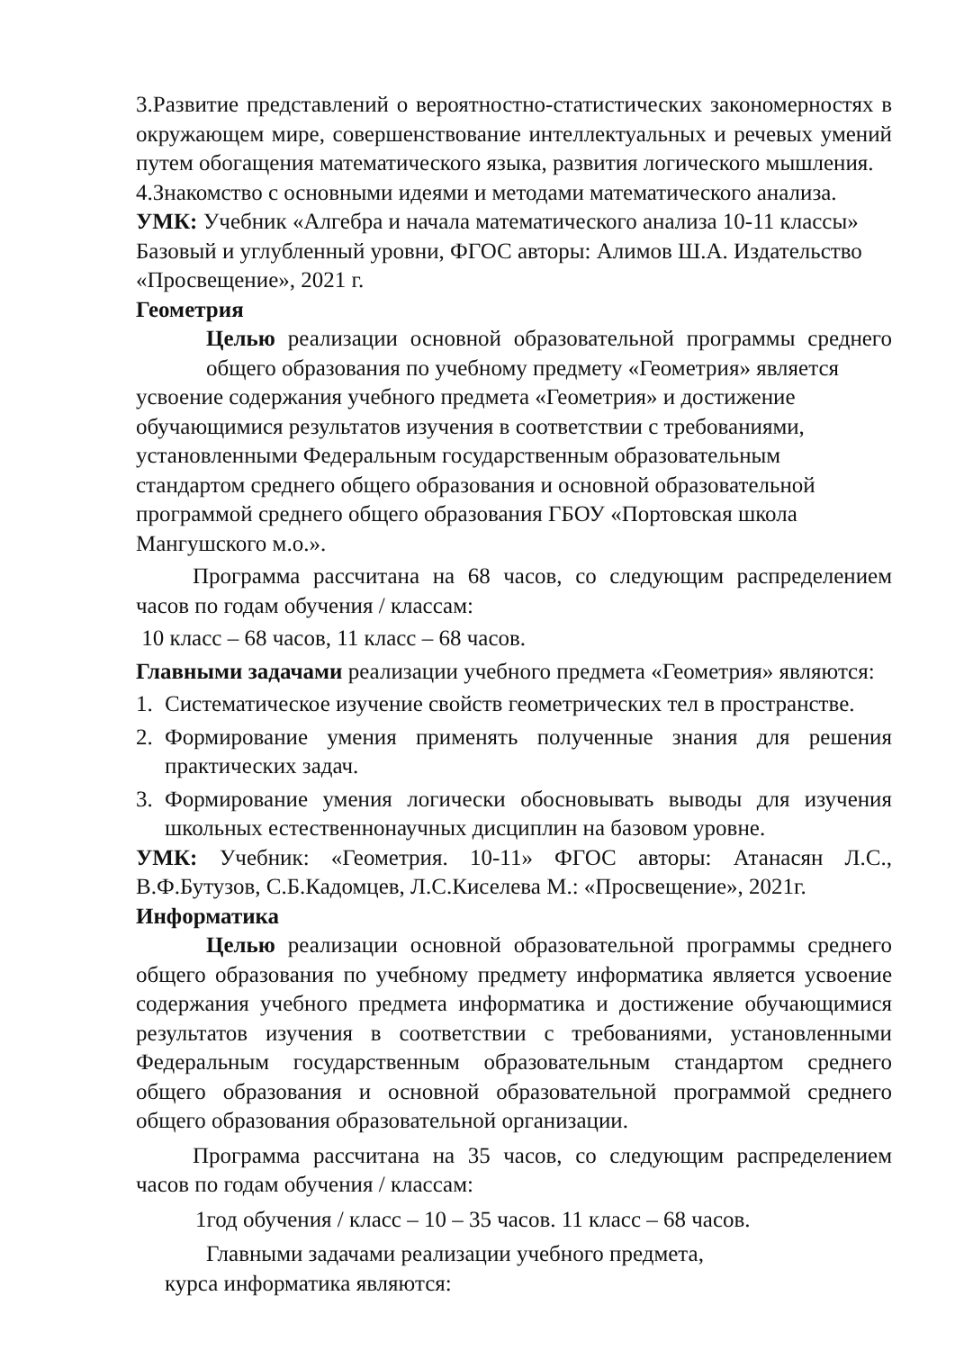3.Развитие представлений о вероятностно-статистических закономерностях в окружающем мире, совершенствование интеллектуальных и речевых умений путем обогащения математического языка, развития логического мышления.
4.Знакомство с основными идеями и методами математического анализа.
УМК: Учебник «Алгебра и начала математического анализа 10-11 классы» Базовый и углубленный уровни, ФГОС авторы: Алимов Ш.А. Издательство «Просвещение», 2021 г.
Геометрия
Целью реализации основной образовательной программы среднего общего образования по учебному предмету «Геометрия» является
усвоение содержания учебного предмета «Геометрия» и достижение обучающимися результатов изучения в соответствии с требованиями, установленными Федеральным государственным образовательным стандартом среднего общего образования и основной образовательной программой среднего общего образования ГБОУ «Портовская школа Мангушского м.о.».
Программа рассчитана на 68 часов, со следующим распределением часов по годам обучения / классам:
10 класс – 68 часов, 11 класс – 68 часов.
Главными задачами реализации учебного предмета «Геометрия» являются:
1. Систематическое изучение свойств геометрических тел в пространстве.
2. Формирование умения применять полученные знания для решения практических задач.
3. Формирование умения логически обосновывать выводы для изучения школьных естественнонаучных дисциплин на базовом уровне.
УМК: Учебник: «Геометрия. 10-11» ФГОС авторы: Атанасян Л.С., В.Ф.Бутузов, С.Б.Кадомцев, Л.С.Киселева М.: «Просвещение», 2021г.
Информатика
Целью реализации основной образовательной программы среднего общего образования по учебному предмету информатика является усвоение содержания учебного предмета информатика и достижение обучающимися результатов изучения в соответствии с требованиями, установленными Федеральным государственным образовательным стандартом среднего общего образования и основной образовательной программой среднего общего образования образовательной организации.
Программа рассчитана на 35 часов, со следующим распределением часов по годам обучения / классам:
1год обучения / класс – 10 – 35 часов. 11 класс – 68 часов.
Главными задачами реализации учебного предмета,
курса информатика являются: